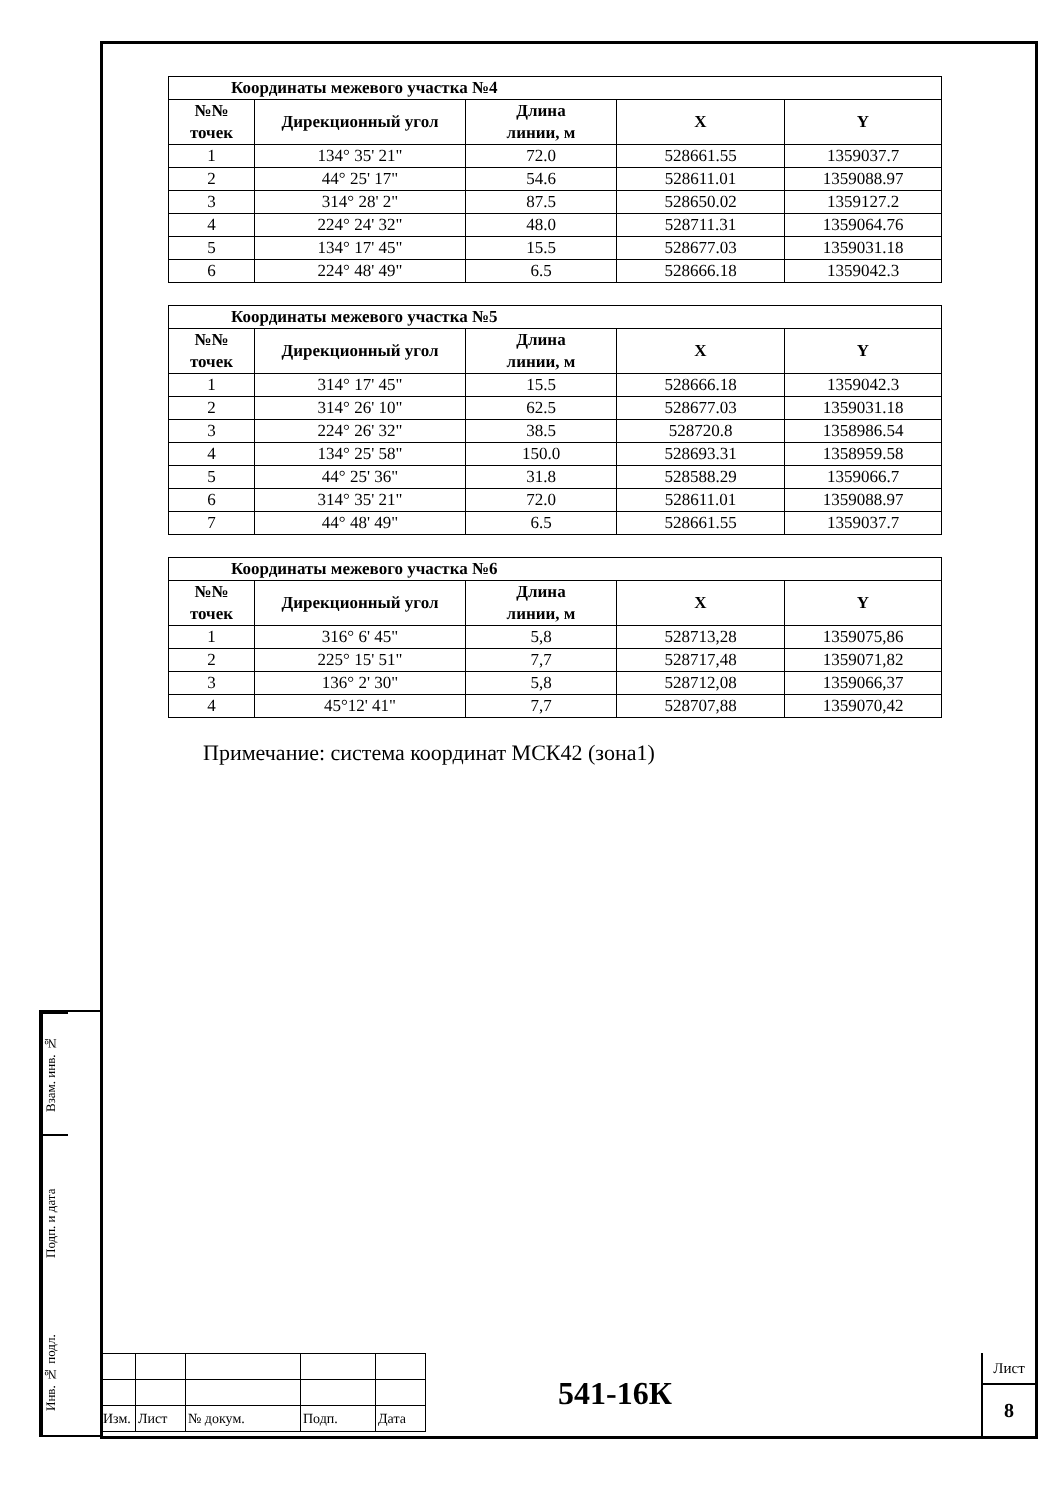| Координаты межевого участка №4 | | | | |
| --- | --- | --- | --- | --- |
| №№ точек | Дирекционный угол | Длина линии, м | X | Y |
| 1 | 134° 35' 21" | 72.0 | 528661.55 | 1359037.7 |
| 2 | 44° 25' 17" | 54.6 | 528611.01 | 1359088.97 |
| 3 | 314° 28' 2" | 87.5 | 528650.02 | 1359127.2 |
| 4 | 224° 24' 32" | 48.0 | 528711.31 | 1359064.76 |
| 5 | 134° 17' 45" | 15.5 | 528677.03 | 1359031.18 |
| 6 | 224° 48' 49" | 6.5 | 528666.18 | 1359042.3 |
| Координаты межевого участка №5 | | | | |
| --- | --- | --- | --- | --- |
| №№ точек | Дирекционный угол | Длина линии, м | X | Y |
| 1 | 314° 17' 45" | 15.5 | 528666.18 | 1359042.3 |
| 2 | 314° 26' 10" | 62.5 | 528677.03 | 1359031.18 |
| 3 | 224° 26' 32" | 38.5 | 528720.8 | 1358986.54 |
| 4 | 134° 25' 58" | 150.0 | 528693.31 | 1358959.58 |
| 5 | 44° 25' 36" | 31.8 | 528588.29 | 1359066.7 |
| 6 | 314° 35' 21" | 72.0 | 528611.01 | 1359088.97 |
| 7 | 44° 48' 49" | 6.5 | 528661.55 | 1359037.7 |
| Координаты межевого участка №6 | | | | |
| --- | --- | --- | --- | --- |
| №№ точек | Дирекционный угол | Длина линии, м | X | Y |
| 1 | 316° 6' 45" | 5,8 | 528713,28 | 1359075,86 |
| 2 | 225° 15' 51" | 7,7 | 528717,48 | 1359071,82 |
| 3 | 136° 2' 30" | 5,8 | 528712,08 | 1359066,37 |
| 4 | 45°12' 41" | 7,7 | 528707,88 | 1359070,42 |
Примечание: система координат МСК42 (зона1)
Взам. инв. №
Подп. и дата
Инв. № подл.
| Изм. | Лист | № докум. | Подп. | Дата |
541-16К
Лист
8